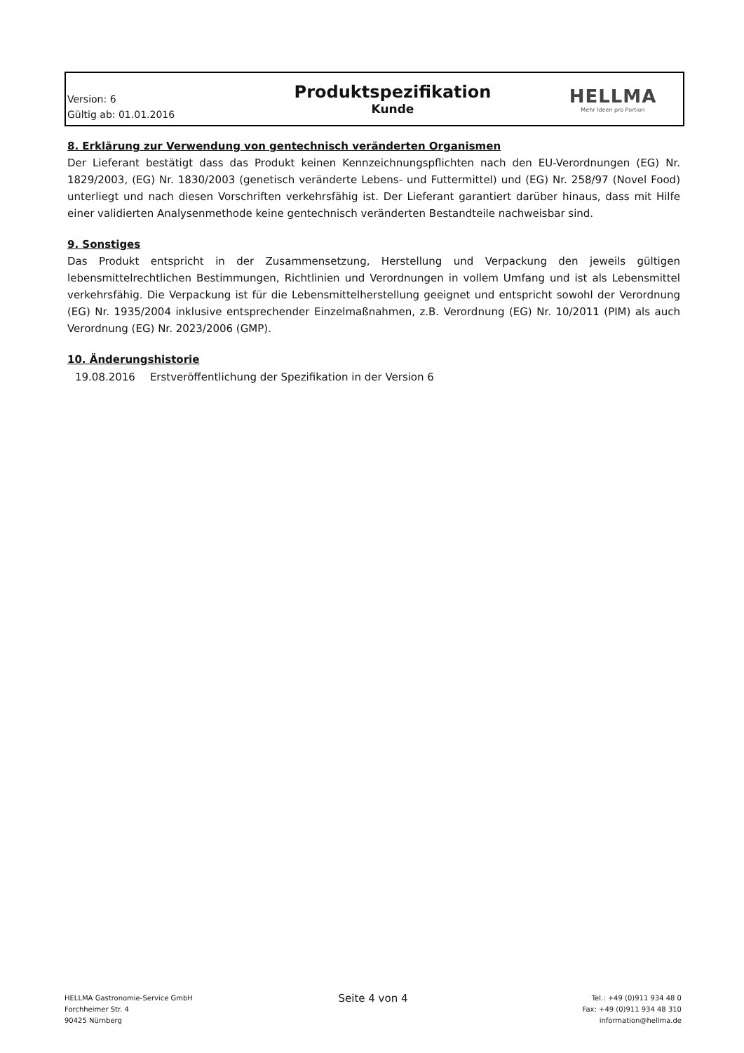Version: 6
Gültig ab: 01.01.2016
Produktspezifikation
Kunde
HELLMA
Mehr Ideen pro Portion
8. Erklärung zur Verwendung von gentechnisch veränderten Organismen
Der Lieferant bestätigt dass das Produkt keinen Kennzeichnungspflichten nach den EU-Verordnungen (EG) Nr. 1829/2003, (EG) Nr. 1830/2003 (genetisch veränderte Lebens- und Futtermittel) und (EG) Nr. 258/97 (Novel Food) unterliegt und nach diesen Vorschriften verkehrsfähig ist. Der Lieferant garantiert darüber hinaus, dass mit Hilfe einer validierten Analysenmethode keine gentechnisch veränderten Bestandteile nachweisbar sind.
9. Sonstiges
Das Produkt entspricht in der Zusammensetzung, Herstellung und Verpackung den jeweils gültigen lebensmittelrechtlichen Bestimmungen, Richtlinien und Verordnungen in vollem Umfang und ist als Lebensmittel verkehrsfähig. Die Verpackung ist für die Lebensmittelherstellung geeignet und entspricht sowohl der Verordnung (EG) Nr. 1935/2004 inklusive entsprechender Einzelmaßnahmen, z.B. Verordnung (EG) Nr. 10/2011 (PIM) als auch Verordnung (EG) Nr. 2023/2006 (GMP).
10. Änderungshistorie
| 19.08.2016 | Erstveröffentlichung der Spezifikation in der Version 6 |
HELLMA Gastronomie-Service GmbH
Forchheimer Str. 4
90425 Nürnberg
Seite 4 von 4
Tel.: +49 (0)911 934 48 0
Fax: +49 (0)911 934 48 310
information@hellma.de